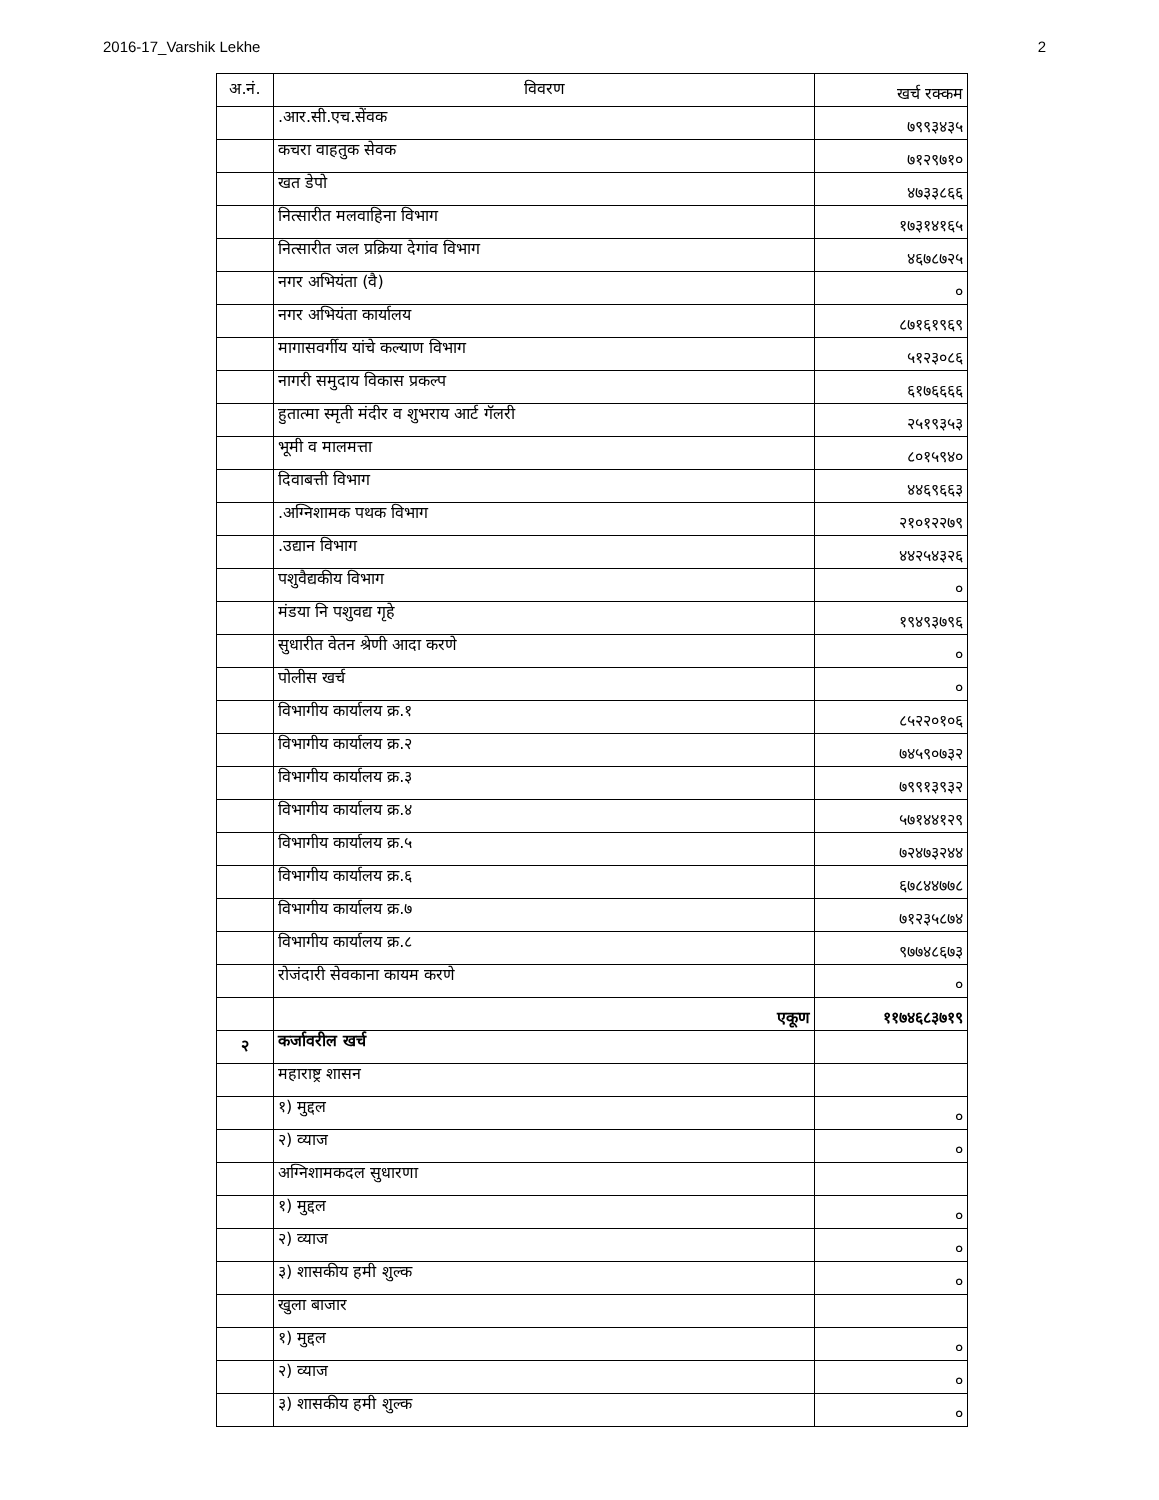2016-17_Varshik Lekhe 2
| अ.नं. | विवरण | खर्च रक्कम |
| --- | --- | --- |
| | .आर.सी.एच.सेंवक | ७९९३४३५ |
| | कचरा वाहतुक सेवक | ७१२९७१० |
| | खत डेपो | ४७३३८६६ |
| | नित्सारीत मलवाहिना विभाग | १७३१४१६५ |
| | नित्सारीत जल प्रक्रिया देगांव विभाग | ४६७८७२५ |
| | नगर अभियंता (वै) | ० |
| | नगर अभियंता कार्यालय | ८७१६१९६९ |
| | मागासवर्गीय यांचे कल्याण विभाग | ५१२३०८६ |
| | नागरी समुदाय विकास प्रकल्प | ६१७६६६६ |
| | हुतात्मा स्मृती मंदीर व शुभराय आर्ट गॅलरी | २५१९३५३ |
| | भूमी व मालमत्ता | ८०१५९४० |
| | दिवाबत्ती विभाग | ४४६९६६३ |
| | .अग्निशामक पथक विभाग | २१०१२२७९ |
| | .उद्यान विभाग | ४४२५४३२६ |
| | पशुवैद्यकीय विभाग | ० |
| | मंडया नि पशुवद्य गृहे | १९४९३७९६ |
| | सुधारीत वेतन श्रेणी आदा करणे | ० |
| | पोलीस खर्च | ० |
| | विभागीय कार्यालय क्र.१ | ८५२२०१०६ |
| | विभागीय कार्यालय क्र.२ | ७४५९०७३२ |
| | विभागीय कार्यालय क्र.३ | ७९९१३९३२ |
| | विभागीय कार्यालय क्र.४ | ५७१४४१२९ |
| | विभागीय कार्यालय क्र.५ | ७२४७३२४४ |
| | विभागीय कार्यालय क्र.६ | ६७८४४७७८ |
| | विभागीय कार्यालय क्र.७ | ७१२३५८७४ |
| | विभागीय कार्यालय क्र.८ | ९७७४८६७३ |
| | रोजंदारी सेवकाना कायम करणे | ० |
| | एकूण | ११७४६८३७१९ |
| २ | कर्जावरील खर्च | |
| | महाराष्ट्र शासन | |
| | १) मुद्दल | ० |
| | २) व्याज | ० |
| | अग्निशामकदल सुधारणा | |
| | १) मुद्दल | ० |
| | २) व्याज | ० |
| | ३) शासकीय हमी शुल्क | ० |
| | खुला बाजार | |
| | १) मुद्दल | ० |
| | २) व्याज | ० |
| | ३) शासकीय हमी शुल्क | ० |